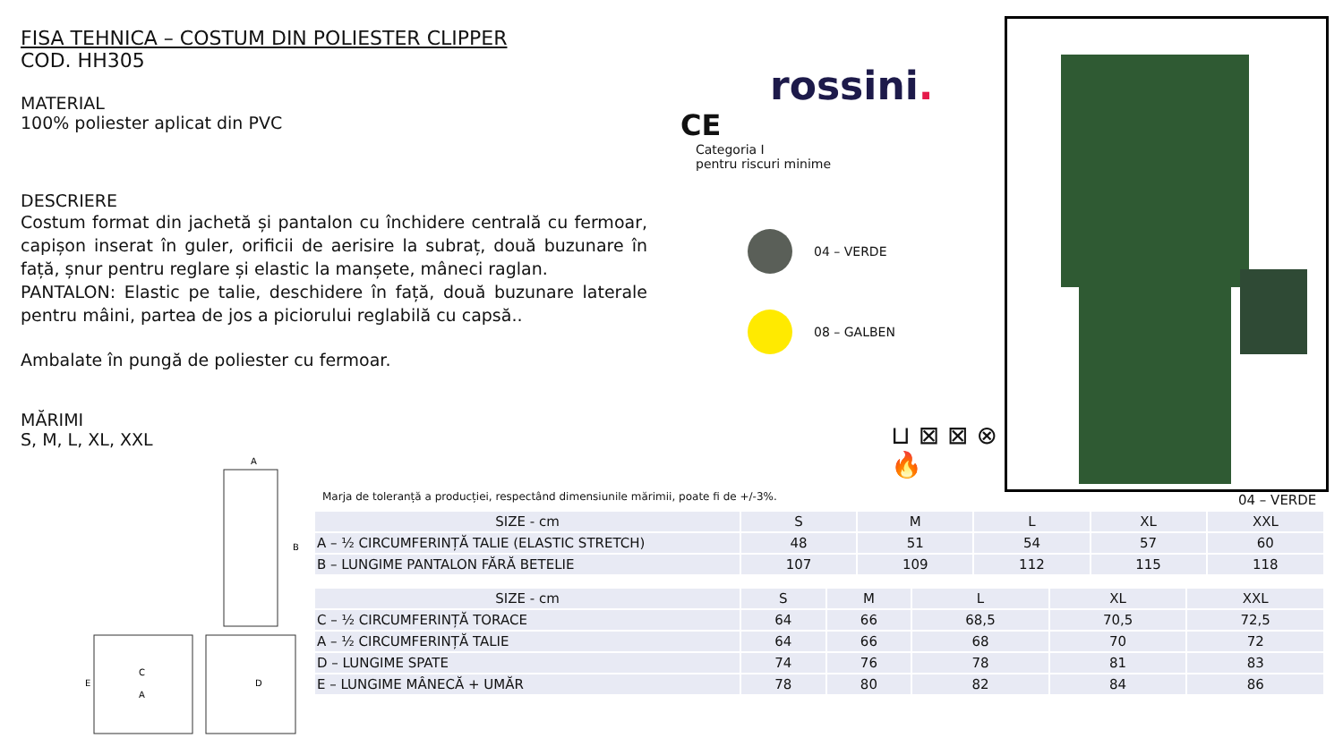FISA TEHNICA – COSTUM DIN POLIESTER CLIPPER
COD. HH305
MATERIAL
100% poliester aplicat din PVC
DESCRIERE
Costum format din jachetă și pantalon cu închidere centrală cu fermoar, capișon inserat în guler, orificii de aerisire la subraț, două buzunare în față, șnur pentru reglare și elastic la manșete, mâneci raglan.
PANTALON: Elastic pe talie, deschidere în față, două buzunare laterale pentru mâini, partea de jos a piciorului reglabilă cu capsă..
Ambalate în pungă de poliester cu fermoar.
MĂRIMI
S, M, L, XL, XXL
rossini.
CE
Categoria I
pentru riscuri minime
04 – VERDE
08 – GALBEN
⊔ ⊠ ⊠ ⊗ 🔥
Marja de toleranță a producției, respectând dimensiunile mărimii, poate fi de +/-3%.
04 – VERDE
| SIZE - cm | S | M | L | XL | XXL |
| --- | --- | --- | --- | --- | --- |
| A – ½ CIRCUMFERINȚĂ TALIE (ELASTIC STRETCH) | 48 | 51 | 54 | 57 | 60 |
| B – LUNGIME PANTALON FĂRĂ BETELIE | 107 | 109 | 112 | 115 | 118 |
| SIZE - cm | S | M | L | XL | XXL |
| --- | --- | --- | --- | --- | --- |
| C – ½ CIRCUMFERINȚĂ TORACE | 64 | 66 | 68,5 | 70,5 | 72,5 |
| A – ½ CIRCUMFERINȚĂ TALIE | 64 | 66 | 68 | 70 | 72 |
| D – LUNGIME SPATE | 74 | 76 | 78 | 81 | 83 |
| E – LUNGIME MÂNECĂ + UMĂR | 78 | 80 | 82 | 84 | 86 |
A
B
C
A
E
D